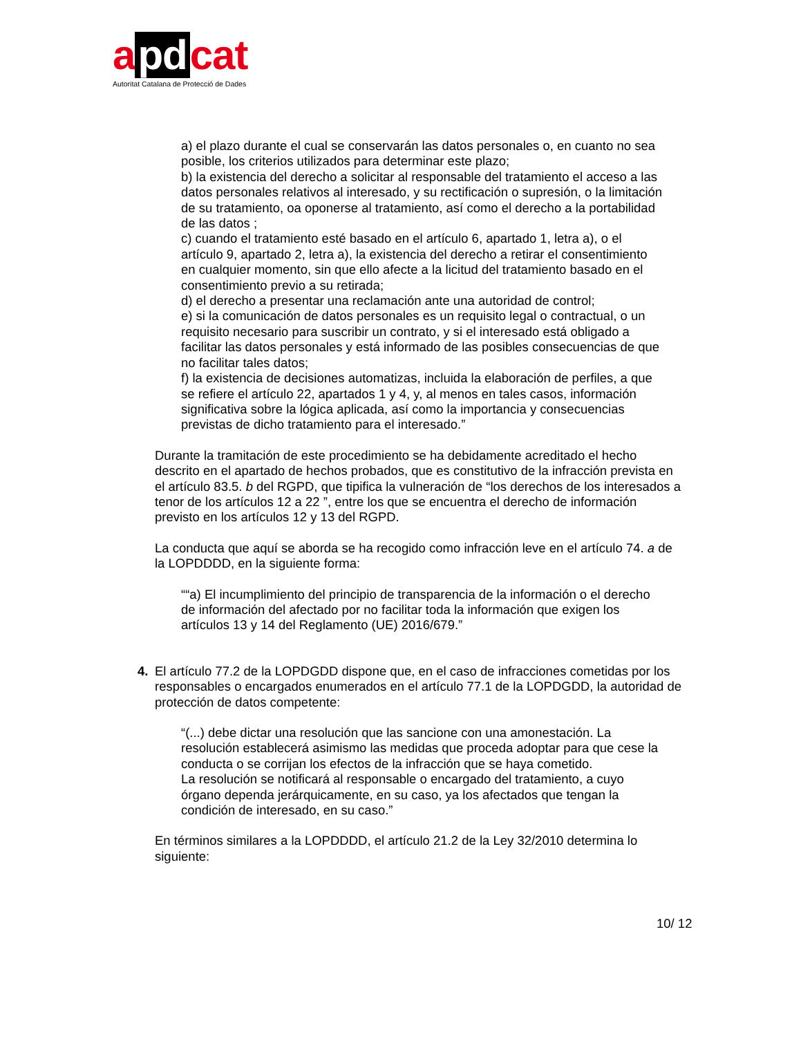a pd cat
Autoritat Catalana de Protecció de Dades
a) el plazo durante el cual se conservarán las datos personales o, en cuanto no sea posible, los criterios utilizados para determinar este plazo;
b) la existencia del derecho a solicitar al responsable del tratamiento el acceso a las datos personales relativos al interesado, y su rectificación o supresión, o la limitación de su tratamiento, oa oponerse al tratamiento, así como el derecho a la portabilidad de las datos ;
c) cuando el tratamiento esté basado en el artículo 6, apartado 1, letra a), o el artículo 9, apartado 2, letra a), la existencia del derecho a retirar el consentimiento en cualquier momento, sin que ello afecte a la licitud del tratamiento basado en el consentimiento previo a su retirada;
d) el derecho a presentar una reclamación ante una autoridad de control;
e) si la comunicación de datos personales es un requisito legal o contractual, o un requisito necesario para suscribir un contrato, y si el interesado está obligado a facilitar las datos personales y está informado de las posibles consecuencias de que no facilitar tales datos;
f) la existencia de decisiones automatizas, incluida la elaboración de perfiles, a que se refiere el artículo 22, apartados 1 y 4, y, al menos en tales casos, información significativa sobre la lógica aplicada, así como la importancia y consecuencias previstas de dicho tratamiento para el interesado.”
Durante la tramitación de este procedimiento se ha debidamente acreditado el hecho descrito en el apartado de hechos probados, que es constitutivo de la infracción prevista en el artículo 83.5. b del RGPD, que tipifica la vulneración de “los derechos de los interesados a tenor de los artículos 12 a 22 ”, entre los que se encuentra el derecho de información previsto en los artículos 12 y 13 del RGPD.
La conducta que aquí se aborda se ha recogido como infracción leve en el artículo 74. a de la LOPDDDD, en la siguiente forma:
““a) El incumplimiento del principio de transparencia de la información o el derecho de información del afectado por no facilitar toda la información que exigen los artículos 13 y 14 del Reglamento (UE) 2016/679.”
4. El artículo 77.2 de la LOPDGDD dispone que, en el caso de infracciones cometidas por los responsables o encargados enumerados en el artículo 77.1 de la LOPDGDD, la autoridad de protección de datos competente:
“(...) debe dictar una resolución que las sancione con una amonestación. La resolución establecerá asimismo las medidas que proceda adoptar para que cese la conducta o se corrijan los efectos de la infracción que se haya cometido.
La resolución se notificará al responsable o encargado del tratamiento, a cuyo órgano dependa jerárquicamente, en su caso, ya los afectados que tengan la condición de interesado, en su caso.”
En términos similares a la LOPDDDD, el artículo 21.2 de la Ley 32/2010 determina lo siguiente:
10/ 12